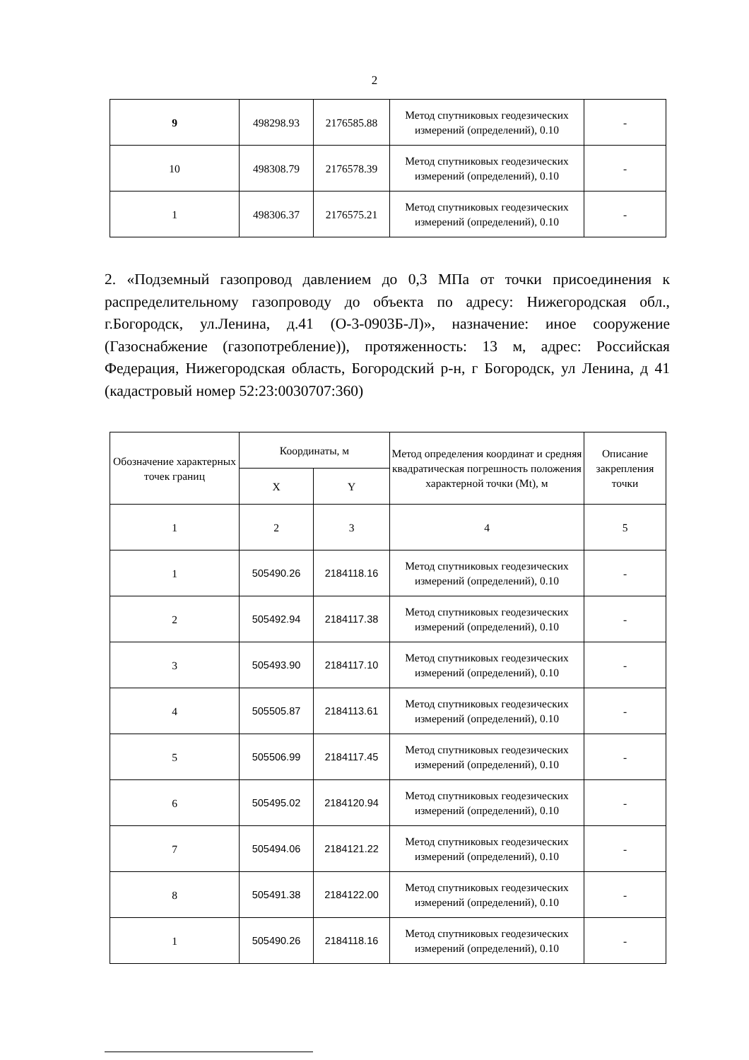2
| 9 | 498298.93 | 2176585.88 | Метод спутниковых геодезических измерений (определений), 0.10 | - |
| 10 | 498308.79 | 2176578.39 | Метод спутниковых геодезических измерений (определений), 0.10 | - |
| 1 | 498306.37 | 2176575.21 | Метод спутниковых геодезических измерений (определений), 0.10 | - |
2. «Подземный газопровод давлением до 0,3 МПа от точки присоединения к распределительному газопроводу до объекта по адресу: Нижегородская обл., г.Богородск, ул.Ленина, д.41 (О-3-0903Б-Л)», назначение: иное сооружение (Газоснабжение (газопотребление)), протяженность: 13 м, адрес: Российская Федерация, Нижегородская область, Богородский р-н, г Богородск, ул Ленина, д 41 (кадастровый номер 52:23:0030707:360)
| Обозначение характерных точек границ | Координаты, м | | Метод определения координат и средняя квадратическая погрешность положения характерной точки (Mt), м | Описание закрепления точки |
| --- | --- | --- | --- | --- |
| | X | Y | | |
| 1 | 2 | 3 | 4 | 5 |
| 1 | 505490.26 | 2184118.16 | Метод спутниковых геодезических измерений (определений), 0.10 | - |
| 2 | 505492.94 | 2184117.38 | Метод спутниковых геодезических измерений (определений), 0.10 | - |
| 3 | 505493.90 | 2184117.10 | Метод спутниковых геодезических измерений (определений), 0.10 | - |
| 4 | 505505.87 | 2184113.61 | Метод спутниковых геодезических измерений (определений), 0.10 | - |
| 5 | 505506.99 | 2184117.45 | Метод спутниковых геодезических измерений (определений), 0.10 | - |
| 6 | 505495.02 | 2184120.94 | Метод спутниковых геодезических измерений (определений), 0.10 | - |
| 7 | 505494.06 | 2184121.22 | Метод спутниковых геодезических измерений (определений), 0.10 | - |
| 8 | 505491.38 | 2184122.00 | Метод спутниковых геодезических измерений (определений), 0.10 | - |
| 1 | 505490.26 | 2184118.16 | Метод спутниковых геодезических измерений (определений), 0.10 | - |